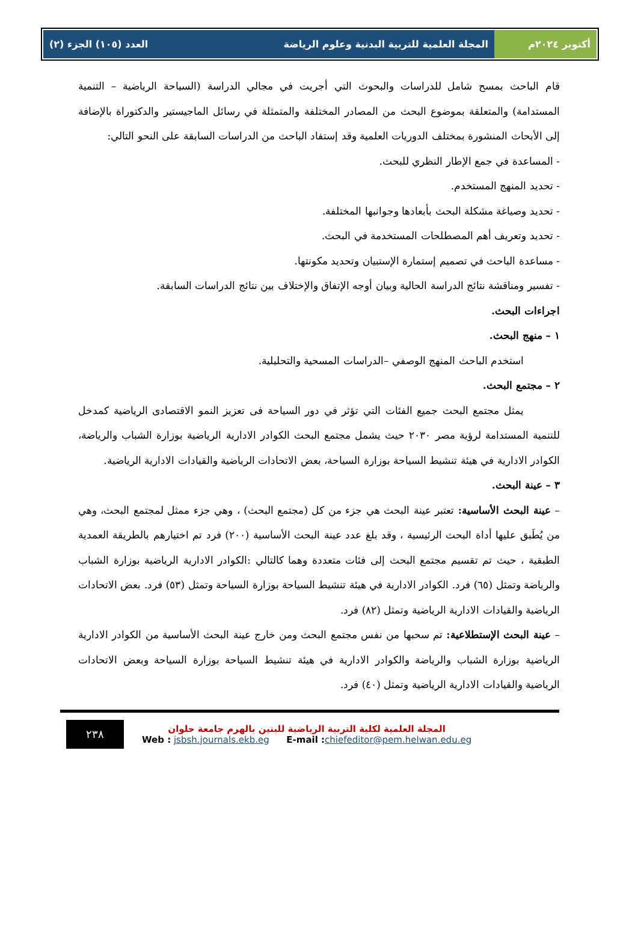أكتوبر ٢٠٢٤م المجلة العلمية للتربية البدنية وعلوم الرياضة
العدد (١٠٥) الجزء (٢)
قام الباحث بمسح شامل للدراسات والبحوث التي أجريت في مجالي الدراسة (السياحة الرياضية – التنمية المستدامة) والمتعلقة بموضوع البحث من المصادر المختلفة والمتمثلة في رسائل الماجيستير والدكتوراة بالإضافة إلى الأبحاث المنشورة بمختلف الدوريات العلمية وقد إستفاد الباحث من الدراسات السابقة على النحو التالي:
- المساعدة في جمع الإطار النظري للبحث.
- تحديد المنهج المستخدم.
- تحديد وصياغة مشكلة البحث بأبعادها وجوانبها المختلفة.
- تحديد وتعريف أهم المصطلحات المستخدمة في البحث.
- مساعدة الباحث في تصميم إستمارة الإستبيان وتحديد مكونتها.
- تفسير ومناقشة نتائج الدراسة الحالية وبيان أوجه الإتفاق والإختلاف بين نتائج الدراسات السابقة.
اجراءات البحث.
١ – منهج البحث.
استخدم الباحث المنهج الوصفي –الدراسات المسحية والتحليلية.
٢ – مجتمع البحث.
يمثل مجتمع البحث جميع الفئات التي تؤثر في دور السياحة فى تعزيز النمو الاقتصادى الرياضية كمدخل للتنمية المستدامة لرؤية مصر ٢٠٣٠ حيث يشمل مجتمع البحث الكوادر الادارية الرياضية بوزارة الشباب والرياضة، الكوادر الادارية في هيئة تنشيط السياحة بوزارة السياحة، بعض الاتحادات الرياضية والقيادات الادارية الرياضية.
٣ – عينة البحث.
– عينة البحث الأساسية: تعتبر عينة البحث هي جزء من كل (مجتمع البحث) ، وهي جزء ممثل لمجتمع البحث، وهي من يُطَبق عليها أداة البحث الرئيسية ، وقد بلغ عدد عينة البحث الأساسية (٢٠٠) فرد تم اختيارهم بالطريقة العمدية الطبقية ، حيث تم تقسيم مجتمع البحث إلى فئات متعددة وهما كالتالي :الكوادر الادارية الرياضية بوزارة الشباب والرياضة وتمثل (٦٥) فرد. الكوادر الادارية في هيئة تنشيط السياحة بوزارة السياحة وتمثل (٥٣) فرد. بعض الاتحادات الرياضية والقيادات الادارية الرياضية وتمثل (٨٢) فرد.
– عينة البحث الإستطلاعية: تم سحبها من نفس مجتمع البحث ومن خارج عينة البحث الأساسية من الكوادر الادارية الرياضية بوزارة الشباب والرياضة والكوادر الادارية في هيئة تنشيط السياحة بوزارة السياحة وبعض الاتحادات الرياضية والقيادات الادارية الرياضية وتمثل (٤٠) فرد.
٢٣٨
المجلة العلمية لكلية التربية الرياضية للبنين بالهرم جامعة حلوان
Web : jsbsh.journals.ekb.eg E-mail : chiefeditor@pem.helwan.edu.eg